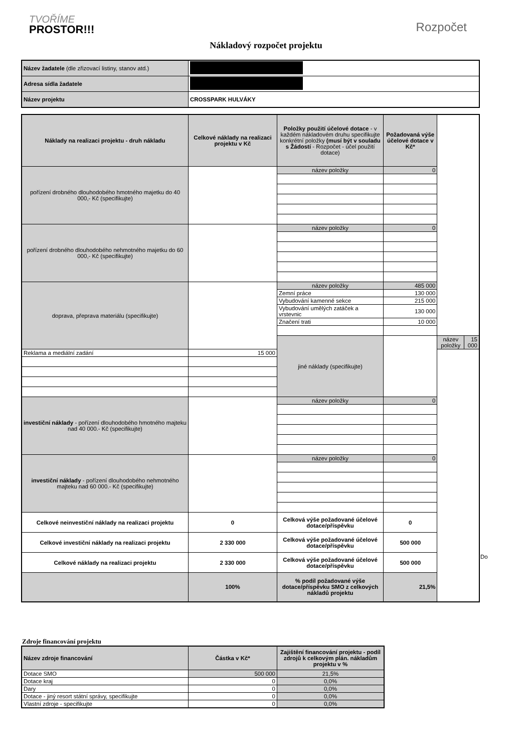TVOŘÍME
PROSTOR!!!
Rozpočet
Nákladový rozpočet projektu
| Název žadatele (dle zřizovací listiny, stanov atd.) | |
| Adresa sídla žadatele | |
| Název projektu | CROSSPARK HULVÁKY |
| Náklady na realizaci projektu - druh nákladu | Celkové náklady na realizaci projektu v Kč | Položky použití účelové dotace - v každém nákladovém druhu specifikujte konkrétní položky (musí být v souladu s Žádostí - Rozpočet - účel použití dotace) | Požadovaná výše účelové dotace v Kč* | | |
| --- | --- | --- | --- | --- | --- |
| pořízení drobného dlouhodobého hmotného majetku do 40 000,- Kč (specifikujte) | | název položky | 0 | | |
| pořízení drobného dlouhodobého nehmotného majetku do 60 000,- Kč (specifikujte) | | název položky | 0 | | |
| doprava, přeprava materiálu (specifikujte) | | název položky | 485 000 | | |
| | | Zemní práce | 130 000 | | |
| | | Vybudování kamenné sekce | 215 000 | | |
| | | Vybudování umělých zatáček a vrstevnic | 130 000 | | |
| | | Značení trati | 10 000 | | |
| | | jiné náklady (specifikujte) | | název položky | 15 000 |
| Reklama a mediální zadání | 15 000 | | | | |
| investiční náklady - pořízení dlouhodobého hmotného majteku nad 40 000.- Kč (specifikujte) | | název položky | 0 | | |
| investiční náklady - pořízení dlouhodobého nehmotného majteku nad 60 000.- Kč (specifikujte) | | název položky | 0 | | |
| Celkové neinvestiční náklady na realizaci projektu | 0 | Celková výše požadované účelové dotace/příspěvku | 0 | | |
| Celkové investiční náklady na realizaci projektu | 2 330 000 | Celková výše požadované účelové dotace/příspěvku | 500 000 | | |
| Celkové náklady na realizaci projektu | 2 330 000 | Celková výše požadované účelové dotace/příspěvku | 500 000 | | |
| | 100% | % podíl požadované výše dotace/příspěvku SMO z celkových nákladů projektu | 21,5% | | |
Do
Zdroje financování projektu
| Název zdroje financování | Částka v Kč* | Zajištění financování projektu - podíl zdrojů k celkovým plán. nákladům projektu v % |
| --- | --- | --- |
| Dotace SMO | 500 000 | 21,5% |
| Dotace kraj | 0 | 0,0% |
| Dary | 0 | 0,0% |
| Dotace - jiný resort státní správy, specifikujte | 0 | 0,0% |
| Vlastní zdroje - specifikujte | 0 | 0,0% |